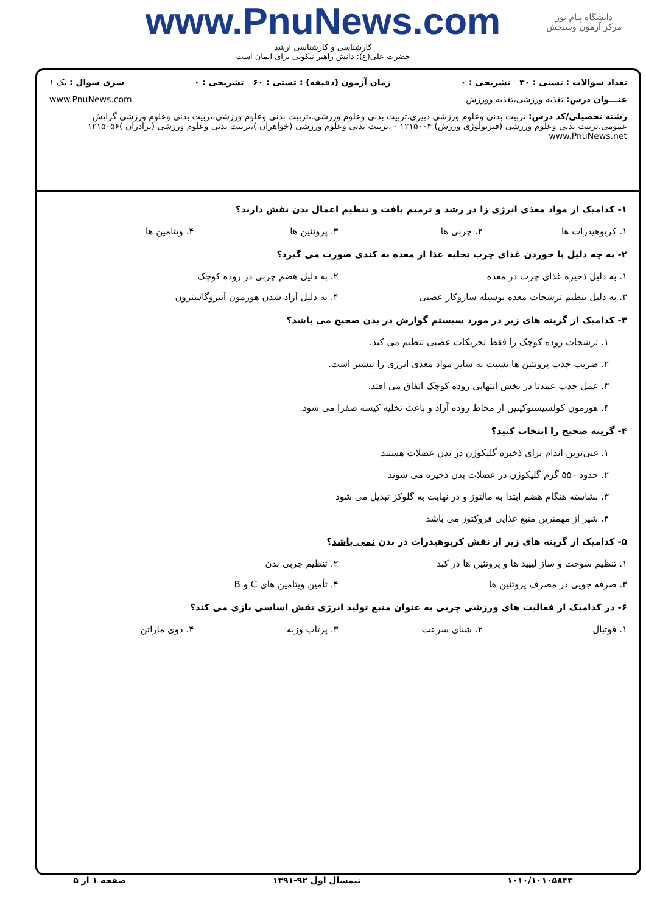دانشگاه پیام نور
مرکز آزمون وسنجش
www.PnuNews.com
کارشناسی و کارشناسی ارشد
حضرت علی(ع): دانش راهبر نیکویی برای ایمان است
تعداد سوالات : تستی : ۳۰ تشریحی : ۰ زمان آزمون (دقیقه) : تستی : ۶۰ تشریحی : ۰ سری سوال : یک ۱
عنـــوان درس: تغذیه ورزشی،تغذیه وورزش www.PnuNews.com
رشته تحصیلی/کد درس: تربیت بدنی وعلوم ورزشی دبیری،تربیت بدنی وعلوم ورزشی.،تربیت بدنی وعلوم ورزشی،تربیت بدنی وعلوم ورزشی گرایش عمومی،تربیت بدنی وعلوم ورزشی (فیزیولوژی ورزش) ۱۲۱۵۰۰۴ - ،تربیت بدنی وعلوم ورزشی (خواهران )،تربیت بدنی وعلوم ورزشی (برادران )۱۲۱۵۰۵۶ www.PnuNews.net
۱- کدامیک از مواد مغذی انرژی زا در رشد و ترمیم بافت و تنظیم اعمال بدن نقش دارند؟
۱. کربوهیدرات ها ۲. چربی ها ۳. پروتئین ها ۴. ویتامین ها
۲- به چه دلیل با خوردن غذای چرب تخلیه غذا از معده به کندی صورت می گیرد؟
۱. به دلیل ذخیره غذای چرب در معده
۲. به دلیل هضم چربی در روده کوچک
۳. به دلیل تنظیم ترشحات معده بوسیله سازوکار عصبی
۴. به دلیل آزاد شدن هورمون آنتروگاسترون
۳- کدامیک از گزینه های زیر در مورد سیستم گوارش در بدن صحیح می باشد؟
۱. ترشحات روده کوچک را فقط تحریکات عصبی تنظیم می کند.
۲. ضریب جذب پروتئین ها نسبت به سایر مواد مغذی انرژی زا بیشتر است.
۳. عمل جذب عمدتا در بخش انتهایی روده کوچک اتفاق می افتد.
۴. هورمون کولسیستوکینین از مخاط روده آزاد و باعث تخلیه کیسه صفرا می شود.
۴- گزینه صحیح را انتخاب کنید؟
۱. غنی‌ترین اندام برای ذخیره گلیکوژن در بدن عضلات هستند
۲. حدود ۵۵۰ گرم گلیکوژن در عضلات بدن ذخیره می شوند
۳. نشاسته هنگام هضم ابتدا به مالتوز و در نهایت به گلوکز تبدیل می شود
۴. شیر از مهمترین منبع غذایی فروکتوز می باشد
۵- کدامیک از گزینه های زیر از نقش کربوهیدرات در بدن نمی باشد؟
۱. تنظیم سوخت و ساز لیپید ها و پروتئین ها در کبد
۲. تنظیم چربی بدن
۳. صرفه جویی در مصرف پروتئین ها
۴. تأمین ویتامین های C و B
۶- در کدامیک از فعالیت های ورزشی چربی به عنوان منبع تولید انرژی نقش اساسی بازی می کند؟
۱. فوتبال ۲. شنای سرعت ۳. پرتاب وزنه ۴. دوی ماراتن
۱۰۱۰/۱۰۱۰۵۸۴۳ نیمسال اول ۹۲-۱۳۹۱ صفحه ۱ از ۵